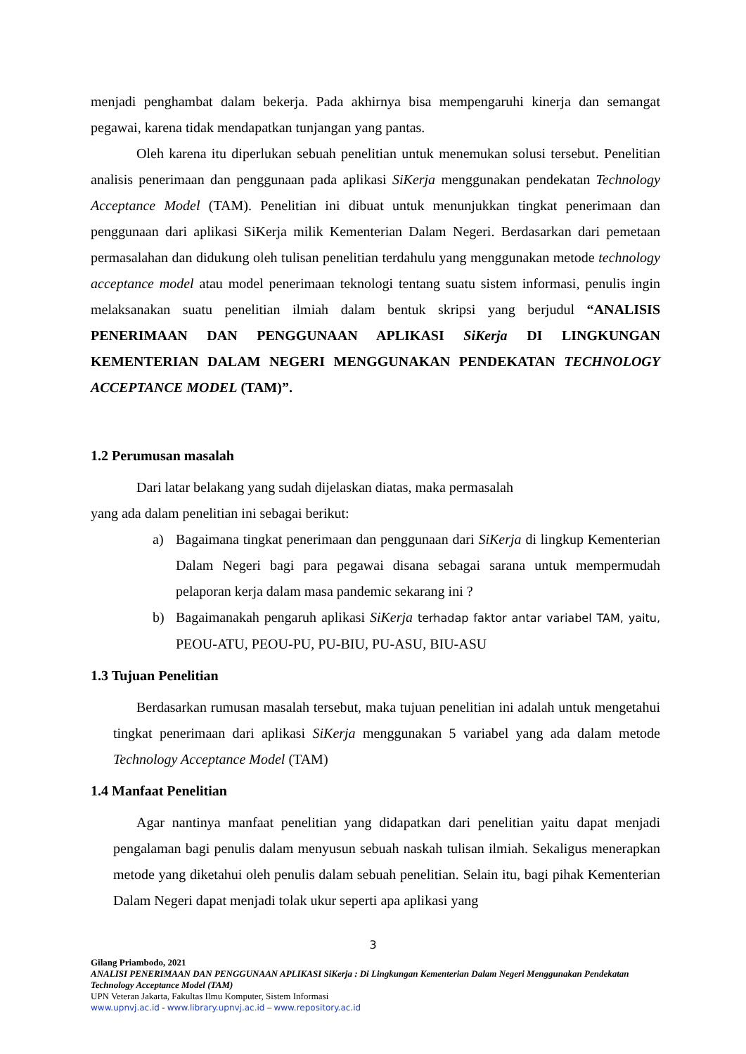menjadi penghambat dalam bekerja. Pada akhirnya bisa mempengaruhi kinerja dan semangat pegawai, karena tidak mendapatkan tunjangan yang pantas.
Oleh karena itu diperlukan sebuah penelitian untuk menemukan solusi tersebut. Penelitian analisis penerimaan dan penggunaan pada aplikasi SiKerja menggunakan pendekatan Technology Acceptance Model (TAM). Penelitian ini dibuat untuk menunjukkan tingkat penerimaan dan penggunaan dari aplikasi SiKerja milik Kementerian Dalam Negeri. Berdasarkan dari pemetaan permasalahan dan didukung oleh tulisan penelitian terdahulu yang menggunakan metode technology acceptance model atau model penerimaan teknologi tentang suatu sistem informasi, penulis ingin melaksanakan suatu penelitian ilmiah dalam bentuk skripsi yang berjudul “ANALISIS PENERIMAAN DAN PENGGUNAAN APLIKASI SiKerja DI LINGKUNGAN KEMENTERIAN DALAM NEGERI MENGGUNAKAN PENDEKATAN TECHNOLOGY ACCEPTANCE MODEL (TAM)”.
1.2 Perumusan masalah
Dari latar belakang yang sudah dijelaskan diatas, maka permasalah
yang ada dalam penelitian ini sebagai berikut:
a) Bagaimana tingkat penerimaan dan penggunaan dari SiKerja di lingkup Kementerian Dalam Negeri bagi para pegawai disana sebagai sarana untuk mempermudah pelaporan kerja dalam masa pandemic sekarang ini ?
b) Bagaimanakah pengaruh aplikasi SiKerja terhadap faktor antar variabel TAM, yaitu, PEOU-ATU, PEOU-PU, PU-BIU, PU-ASU, BIU-ASU
1.3 Tujuan Penelitian
Berdasarkan rumusan masalah tersebut, maka tujuan penelitian ini adalah untuk mengetahui tingkat penerimaan dari aplikasi SiKerja menggunakan 5 variabel yang ada dalam metode Technology Acceptance Model (TAM)
1.4 Manfaat Penelitian
Agar nantinya manfaat penelitian yang didapatkan dari penelitian yaitu dapat menjadi pengalaman bagi penulis dalam menyusun sebuah naskah tulisan ilmiah. Sekaligus menerapkan metode yang diketahui oleh penulis dalam sebuah penelitian. Selain itu, bagi pihak Kementerian Dalam Negeri dapat menjadi tolak ukur seperti apa aplikasi yang
3
Gilang Priambodo, 2021
ANALISI PENERIMAAN DAN PENGGUNAAN APLIKASI SiKerja : Di Lingkungan Kementerian Dalam Negeri Menggunakan Pendekatan Technology Acceptance Model (TAM)
UPN Veteran Jakarta, Fakultas Ilmu Komputer, Sistem Informasi
www.upnvj.ac.id - www.library.upnvj.ac.id – www.repository.ac.id